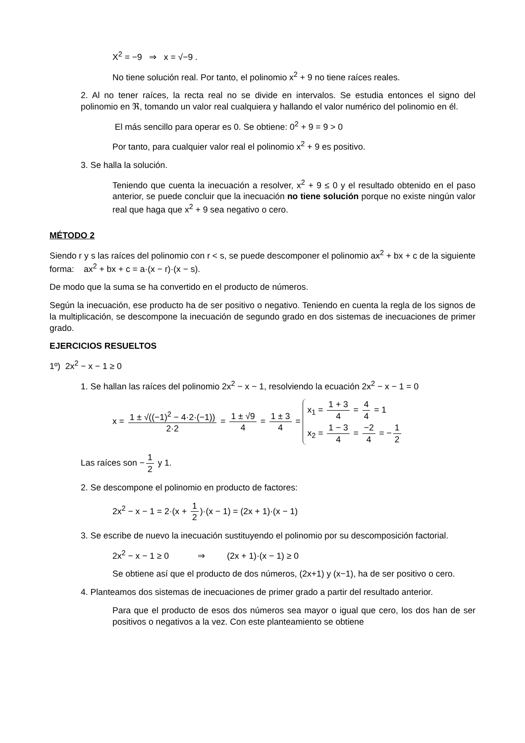X<sup>2</sup> = −9 ⇒ x = √−9 .
No tiene solución real. Por tanto, el polinomio x<sup>2</sup> + 9 no tiene raíces reales.
2. Al no tener raíces, la recta real no se divide en intervalos. Se estudia entonces el signo del polinomio en ℜ, tomando un valor real cualquiera y hallando el valor numérico del polinomio en él.
El más sencillo para operar es 0. Se obtiene: 0<sup>2</sup> + 9 = 9 > 0
Por tanto, para cualquier valor real el polinomio x<sup>2</sup> + 9 es positivo.
3. Se halla la solución.
Teniendo que cuenta la inecuación a resolver, x<sup>2</sup> + 9 ≤ 0 y el resultado obtenido en el paso anterior, se puede concluir que la inecuación no tiene solución porque no existe ningún valor real que haga que x<sup>2</sup> + 9 sea negativo o cero.
MÉTODO 2
Siendo r y s las raíces del polinomio con r < s, se puede descomponer el polinomio ax<sup>2</sup> + bx + c de la siguiente forma: ax<sup>2</sup> + bx + c = a·(x − r)·(x − s).
De modo que la suma se ha convertido en el producto de números.
Según la inecuación, ese producto ha de ser positivo o negativo. Teniendo en cuenta la regla de los signos de la multiplicación, se descompone la inecuación de segundo grado en dos sistemas de inecuaciones de primer grado.
EJERCICIOS RESUELTOS
1º) 2x<sup>2</sup> − x − 1 ≥ 0
1. Se hallan las raíces del polinomio 2x<sup>2</sup> − x − 1, resolviendo la ecuación 2x<sup>2</sup> − x − 1 = 0
x = 1 ± √((−1)<sup>2</sup> − 4·2·(−1)) 2·2 = 1 ± √9 4 = 1 ± 3 4 = x<sub>1</sub> = 1 + 3 4 = 4 4 = 1 x<sub>2</sub> = 1 − 3 4 = −2 4 = − 1 2
Las raíces son − 1 2 y 1.
2. Se descompone el polinomio en producto de factores:
2x<sup>2</sup> − x − 1 = 2·(x + 1 2)·(x − 1) = (2x + 1)·(x − 1)
3. Se escribe de nuevo la inecuación sustituyendo el polinomio por su descomposición factorial.
2x<sup>2</sup> − x − 1 ≥ 0 ⇒ (2x + 1)·(x − 1) ≥ 0
Se obtiene así que el producto de dos números, (2x+1) y (x−1), ha de ser positivo o cero.
4. Planteamos dos sistemas de inecuaciones de primer grado a partir del resultado anterior.
Para que el producto de esos dos números sea mayor o igual que cero, los dos han de ser positivos o negativos a la vez. Con este planteamiento se obtiene